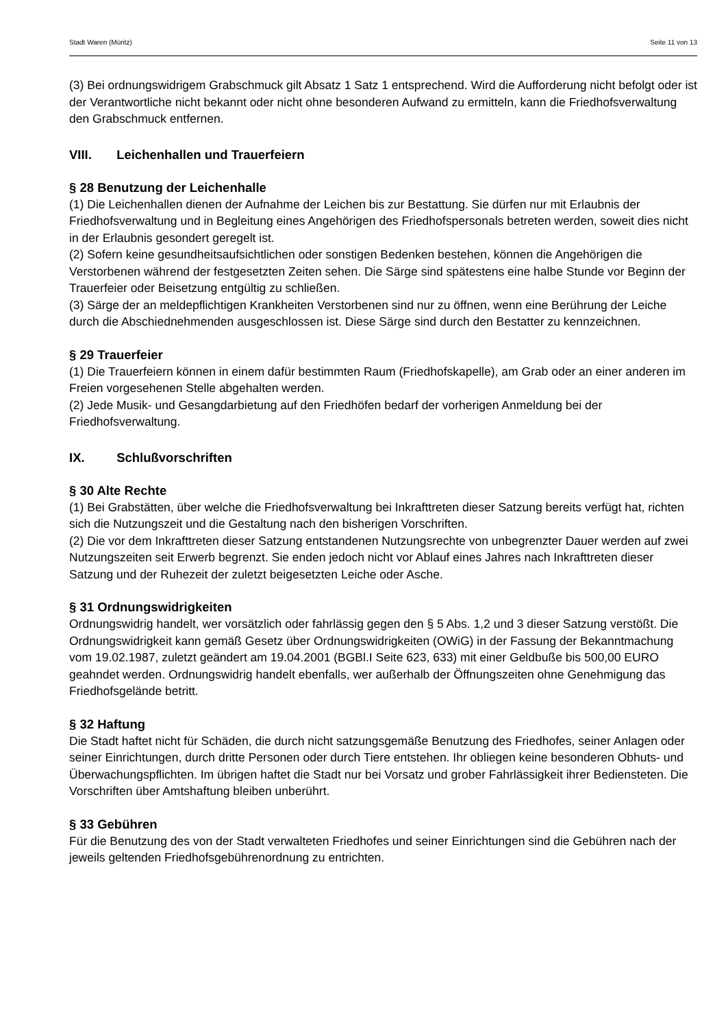Stadt Waren (Müritz) Seite 11 von 13
(3) Bei ordnungswidrigem Grabschmuck gilt Absatz 1 Satz 1 entsprechend. Wird die Aufforderung nicht befolgt oder ist der Verantwortliche nicht bekannt oder nicht ohne besonderen Aufwand zu ermitteln, kann die Friedhofsverwaltung den Grabschmuck entfernen.
VIII. Leichenhallen und Trauerfeiern
§ 28 Benutzung der Leichenhalle
(1) Die Leichenhallen dienen der Aufnahme der Leichen bis zur Bestattung. Sie dürfen nur mit Erlaubnis der Friedhofsverwaltung und in Begleitung eines Angehörigen des Friedhofspersonals betreten werden, soweit dies nicht in der Erlaubnis gesondert geregelt ist.
(2) Sofern keine gesundheitsaufsichtlichen oder sonstigen Bedenken bestehen, können die Angehörigen die Verstorbenen während der festgesetzten Zeiten sehen. Die Särge sind spätestens eine halbe Stunde vor Beginn der Trauerfeier oder Beisetzung entgültig zu schließen.
(3) Särge der an meldepflichtigen Krankheiten Verstorbenen sind nur zu öffnen, wenn eine Berührung der Leiche durch die Abschiednehmenden ausgeschlossen ist. Diese Särge sind durch den Bestatter zu kennzeichnen.
§ 29 Trauerfeier
(1) Die Trauerfeiern können in einem dafür bestimmten Raum (Friedhofskapelle), am Grab oder an einer anderen im Freien vorgesehenen Stelle abgehalten werden.
(2) Jede Musik- und Gesangdarbietung auf den Friedhöfen bedarf der vorherigen Anmeldung bei der Friedhofsverwaltung.
IX. Schlußvorschriften
§ 30 Alte Rechte
(1) Bei Grabstätten, über welche die Friedhofsverwaltung bei Inkrafttreten dieser Satzung bereits verfügt hat, richten sich die Nutzungszeit und die Gestaltung nach den bisherigen Vorschriften.
(2) Die vor dem Inkrafttreten dieser Satzung entstandenen Nutzungsrechte von unbegrenzter Dauer werden auf zwei Nutzungszeiten seit Erwerb begrenzt. Sie enden jedoch nicht vor Ablauf eines Jahres nach Inkrafttreten dieser Satzung und der Ruhezeit der zuletzt beigesetzten Leiche oder Asche.
§ 31 Ordnungswidrigkeiten
Ordnungswidrig handelt, wer vorsätzlich oder fahrlässig gegen den § 5 Abs. 1,2 und 3 dieser Satzung verstößt. Die Ordnungswidrigkeit kann gemäß Gesetz über Ordnungswidrigkeiten (OWiG) in der Fassung der Bekanntmachung vom 19.02.1987, zuletzt geändert am 19.04.2001 (BGBl.I Seite 623, 633) mit einer Geldbuße bis 500,00 EURO geahndet werden. Ordnungswidrig handelt ebenfalls, wer außerhalb der Öffnungszeiten ohne Genehmigung das Friedhofsgelände betritt.
§ 32 Haftung
Die Stadt haftet nicht für Schäden, die durch nicht satzungsgemäße Benutzung des Friedhofes, seiner Anlagen oder seiner Einrichtungen, durch dritte Personen oder durch Tiere entstehen. Ihr obliegen keine besonderen Obhuts- und Überwachungspflichten. Im übrigen haftet die Stadt nur bei Vorsatz und grober Fahrlässigkeit ihrer Bediensteten. Die Vorschriften über Amtshaftung bleiben unberührt.
§ 33 Gebühren
Für die Benutzung des von der Stadt verwalteten Friedhofes und seiner Einrichtungen sind die Gebühren nach der jeweils geltenden Friedhofsgebührenordnung zu entrichten.